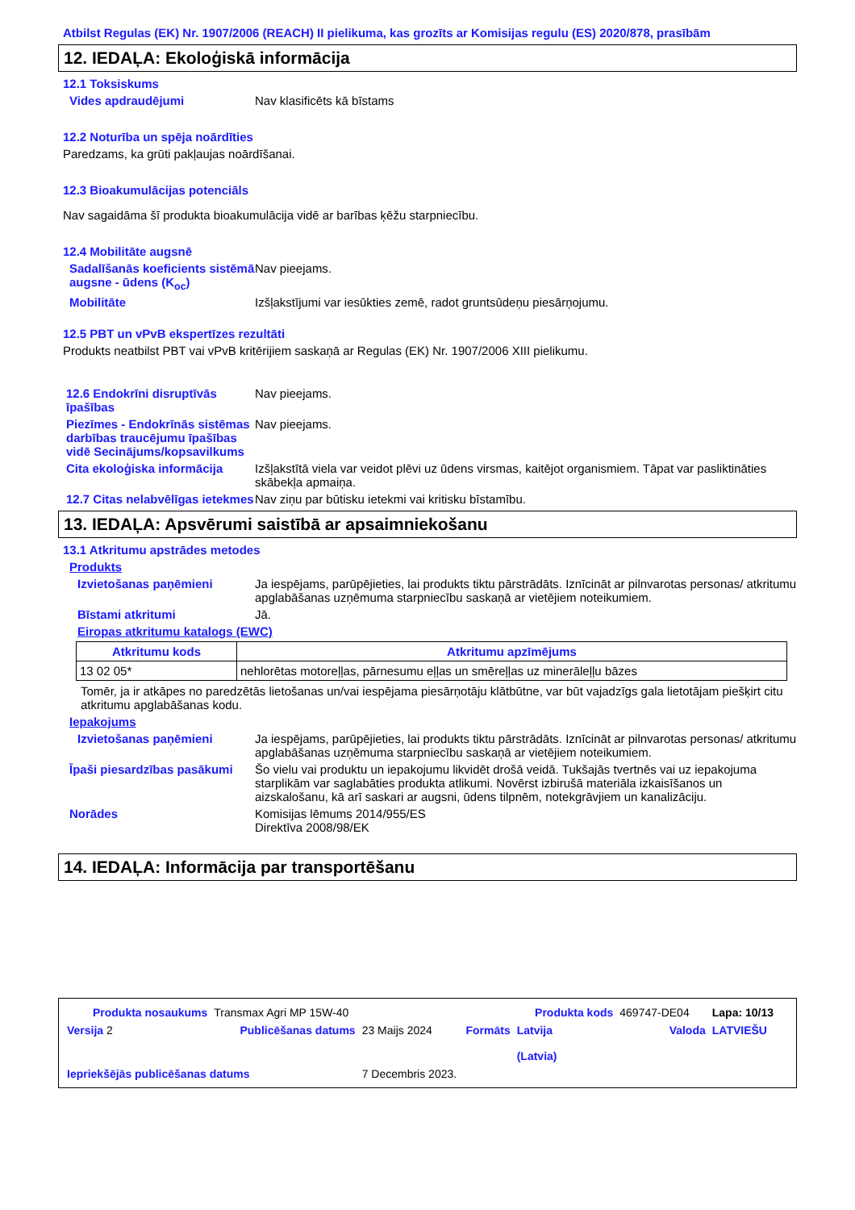Atbilst Regulas (EK) Nr. 1907/2006 (REACH) II pielikuma, kas grozīts ar Komisijas regulu (ES) 2020/878, prasībām
12. IEDAĻA: Ekoloģiskā informācija
12.1 Toksiskums
Vides apdraudējumi Nav klasificēts kā bīstams
12.2 Noturība un spēja noārdīties
Paredzams, ka grūti pakļaujas noārdīšanai.
12.3 Bioakumulācijas potenciāls
Nav sagaidāma šī produkta bioakumulācija vidē ar barības ķēžu starpniecību.
12.4 Mobilitāte augsnē
Sadalīšanās koeficients sistēmā augsne - ūdens (K<sub>oc</sub>)
Nav pieejams.
Mobilitāte Izšļakstījumi var iesūkties zemē, radot gruntsūdeņu piesārņojumu.
12.5 PBT un vPvB ekspertīzes rezultāti
Produkts neatbilst PBT vai vPvB kritērijiem saskaņā ar Regulas (EK) Nr. 1907/2006 XIII pielikumu.
12.6 Endokrīni disruptīvās īpašības
Nav pieejams.
Piezīmes - Endokrīnās sistēmas darbības traucējumu īpašības vidē Secinājums/kopsavilkums
Nav pieejams.
Cita ekoloģiska informācija
Izšļakstītā viela var veidot plēvi uz ūdens virsmas, kaitējot organismiem. Tāpat var pasliktināties skābekļa apmaiņa.
12.7 Citas nelabvēlīgas ietekmes
Nav ziņu par būtisku ietekmi vai kritisku bīstamību.
13. IEDAĻA: Apsvērumi saistībā ar apsaimniekošanu
13.1 Atkritumu apstrādes metodes
Produkts
Izvietošanas paņēmieni Ja iespējams, parūpējieties, lai produkts tiktu pārstrādāts. Iznīcināt ar pilnvarotas personas/ atkritumu apglabāšanas uzņēmuma starpniecību saskaņā ar vietējiem noteikumiem.
Bīstami atkritumi Jā.
Eiropas atkritumu katalogs (EWC)
| Atkritumu kods | Atkritumu apzīmējums |
| --- | --- |
| 13 02 05* | nehlorētas motoreļļas, pārnesumu eļļas un smēreļļas uz minerāleļļu bāzes |
Tomēr, ja ir atkāpes no paredzētās lietošanas un/vai iespējama piesārņotāju klātbūtne, var būt vajadzīgs gala lietotājam piešķirt citu atkritumu apglabāšanas kodu.
Iepakojums
Izvietošanas paņēmieni Ja iespējams, parūpējieties, lai produkts tiktu pārstrādāts. Iznīcināt ar pilnvarotas personas/ atkritumu apglabāšanas uzņēmuma starpniecību saskaņā ar vietējiem noteikumiem.
Īpaši piesardzības pasākumi
Šo vielu vai produktu un iepakojumu likvidēt drošā veidā. Tukšajās tvertnēs vai uz iepakojuma starplikām var saglabāties produkta atlikumi. Novērst izbirušā materiāla izkaisīšanos un aizskalošanu, kā arī saskari ar augsni, ūdens tilpnēm, notekgrāvjiem un kanalizāciju.
Norādes Komisijas lēmums 2014/955/ES
Direktīva 2008/98/EK
14. IEDAĻA: Informācija par transportēšanu
| Produkta nosaukums | Transmax Agri MP 15W-40 | | | Produkta kods | 469747-DE04 | Lapa: 10/13 |
| Versija 2 | Publicēšanas datums | 23 Maijs 2024 | Formāts | Latvija (Latvia) | Valoda | LATVIEŠU |
| Iepriekšējās publicēšanas datums | | 7 Decembris 2023. | | | | |